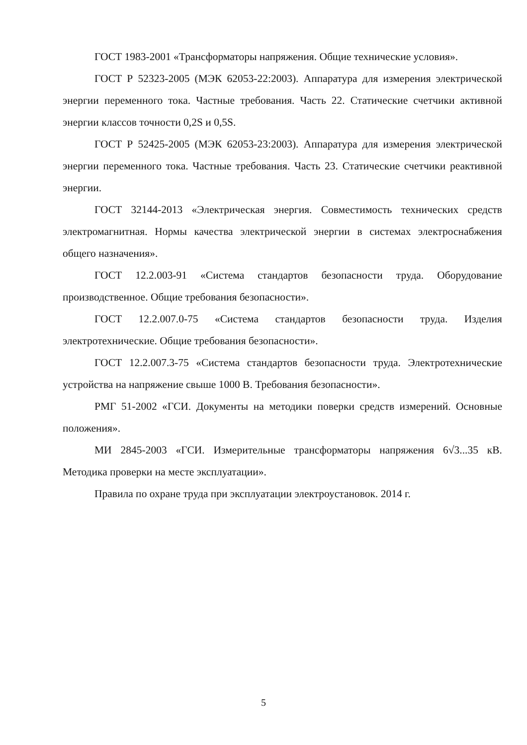ГОСТ 1983-2001 «Трансформаторы напряжения. Общие технические условия».
ГОСТ Р 52323-2005 (МЭК 62053-22:2003). Аппаратура для измерения электрической энергии переменного тока. Частные требования. Часть 22. Статические счетчики активной энергии классов точности 0,2S и 0,5S.
ГОСТ Р 52425-2005 (МЭК 62053-23:2003). Аппаратура для измерения электрической энергии переменного тока. Частные требования. Часть 23. Статические счетчики реактивной энергии.
ГОСТ 32144-2013 «Электрическая энергия. Совместимость технических средств электромагнитная. Нормы качества электрической энергии в системах электроснабжения общего назначения».
ГОСТ 12.2.003-91 «Система стандартов безопасности труда. Оборудование производственное. Общие требования безопасности».
ГОСТ 12.2.007.0-75 «Система стандартов безопасности труда. Изделия электротехнические. Общие требования безопасности».
ГОСТ 12.2.007.3-75 «Система стандартов безопасности труда. Электротехнические устройства на напряжение свыше 1000 В. Требования безопасности».
РМГ 51-2002 «ГСИ. Документы на методики поверки средств измерений. Основные положения».
МИ 2845-2003 «ГСИ. Измерительные трансформаторы напряжения 6√3...35 кВ. Методика проверки на месте эксплуатации».
Правила по охране труда при эксплуатации электроустановок. 2014 г.
5